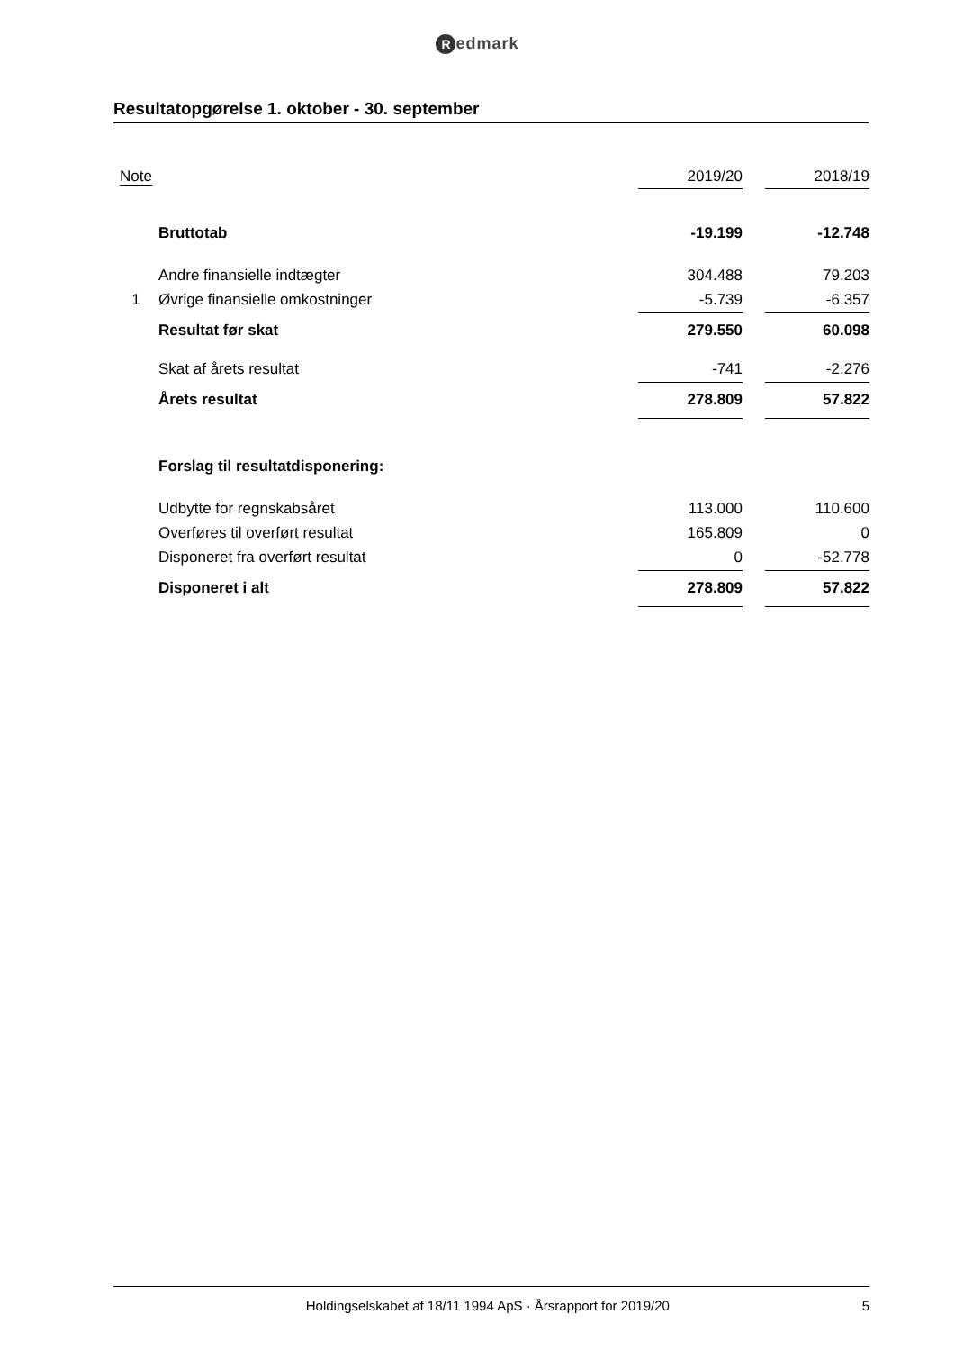Redmark
Resultatopgørelse 1. oktober - 30. september
| Note | | 2019/20 | | 2018/19 |
| --- | --- | --- | --- | --- |
| | Bruttotab | -19.199 | | -12.748 |
| | Andre finansielle indtægter | 304.488 | | 79.203 |
| 1 | Øvrige finansielle omkostninger | -5.739 | | -6.357 |
| | Resultat før skat | 279.550 | | 60.098 |
| | Skat af årets resultat | -741 | | -2.276 |
| | Årets resultat | 278.809 | | 57.822 |
| | Forslag til resultatdisponering: | | | |
| | Udbytte for regnskabsåret | 113.000 | | 110.600 |
| | Overføres til overført resultat | 165.809 | | 0 |
| | Disponeret fra overført resultat | 0 | | -52.778 |
| | Disponeret i alt | 278.809 | | 57.822 |
Holdingselskabet af 18/11 1994 ApS · Årsrapport for 2019/20
5